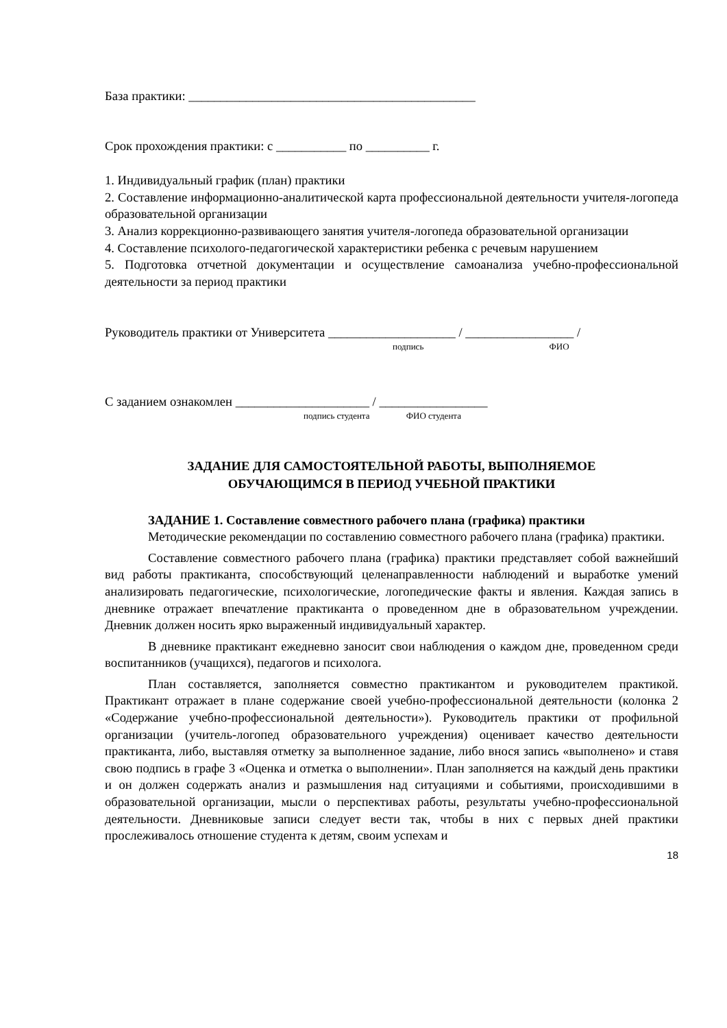База практики: _____________________________________________
Срок прохождения практики: с ___________ по __________ г.
1. Индивидуальный график (план) практики
2. Составление информационно-аналитической карта профессиональной деятельности учителя-логопеда образовательной организации
3. Анализ коррекционно-развивающего занятия учителя-логопеда образовательной организации
4. Составление психолого-педагогической характеристики ребенка с речевым нарушением
5. Подготовка отчетной документации и осуществление самоанализа учебно-профессиональной деятельности за период практики
Руководитель практики от Университета ____________________ / _________________ /
подпись ФИО
С заданием ознакомлен _____________________ / _________________
подпись студента ФИО студента
ЗАДАНИЕ ДЛЯ САМОСТОЯТЕЛЬНОЙ РАБОТЫ, ВЫПОЛНЯЕМОЕ
ОБУЧАЮЩИМСЯ В ПЕРИОД УЧЕБНОЙ ПРАКТИКИ
ЗАДАНИЕ 1. Составление совместного рабочего плана (графика) практики
Методические рекомендации по составлению совместного рабочего плана (графика) практики.
Составление совместного рабочего плана (графика) практики представляет собой важнейший вид работы практиканта, способствующий целенаправленности наблюдений и выработке умений анализировать педагогические, психологические, логопедические факты и явления. Каждая запись в дневнике отражает впечатление практиканта о проведенном дне в образовательном учреждении. Дневник должен носить ярко выраженный индивидуальный характер.
В дневнике практикант ежедневно заносит свои наблюдения о каждом дне, проведенном среди воспитанников (учащихся), педагогов и психолога.
План составляется, заполняется совместно практикантом и руководителем практикой. Практикант отражает в плане содержание своей учебно-профессиональной деятельности (колонка 2 «Содержание учебно-профессиональной деятельности»). Руководитель практики от профильной организации (учитель-логопед образовательного учреждения) оценивает качество деятельности практиканта, либо, выставляя отметку за выполненное задание, либо внося запись «выполнено» и ставя свою подпись в графе 3 «Оценка и отметка о выполнении». План заполняется на каждый день практики и он должен содержать анализ и размышления над ситуациями и событиями, происходившими в образовательной организации, мысли о перспективах работы, результаты учебно-профессиональной деятельности. Дневниковые записи следует вести так, чтобы в них с первых дней практики прослеживалось отношение студента к детям, своим успехам и
18